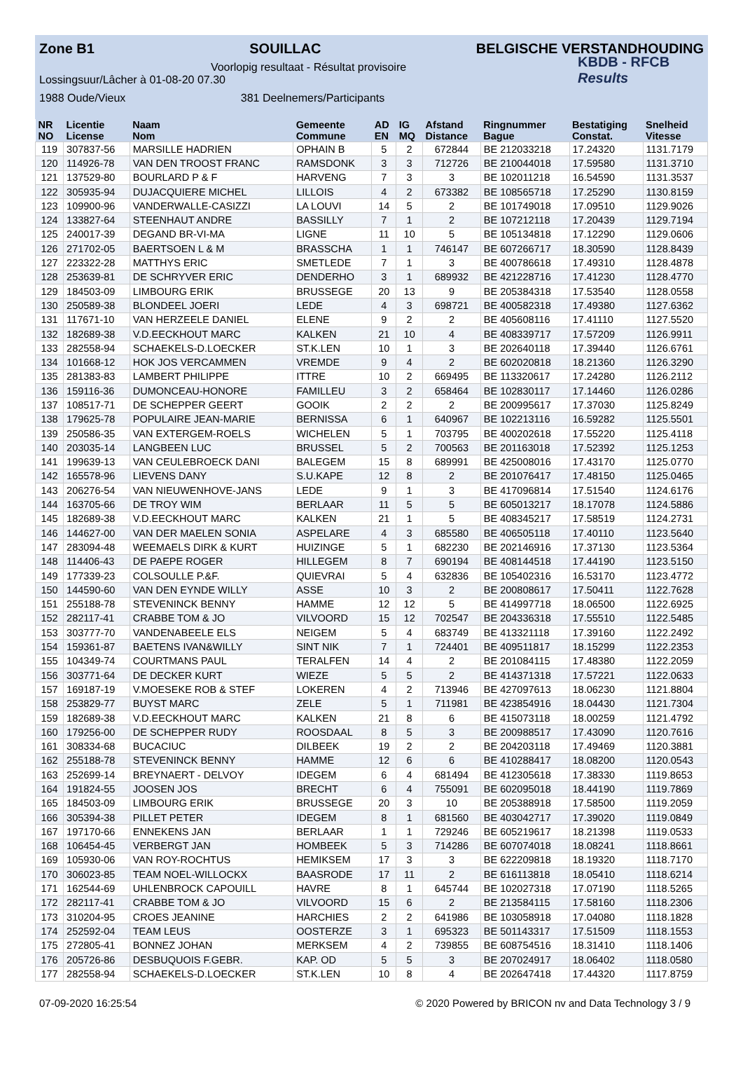Zone B1 SOUILLAC BELGISCHE VERSTANDHOUDING
KBDB - RFCB
Results
Voorlopig resultaat - Résultat provisoire
Lossingsuur/Lâcher à 01-08-20 07.30
1988 Oude/Vieux 381 Deelnemers/Participants
| NR | Licentie | Naam | Gemeente | AD | IG | Afstand | Ringnummer | Bestatiging | Snelheid |
| --- | --- | --- | --- | --- | --- | --- | --- | --- | --- |
| NO | License | Nom | Commune | EN | MQ | Distance | Bague | Constat. | Vitesse |
| 119 | 307837-56 | MARSILLE HADRIEN | OPHAIN B | 5 | 2 | 672844 | BE 212033218 | 17.24320 | 1131.7179 |
| 120 | 114926-78 | VAN DEN TROOST FRANC | RAMSDONK | 3 | 3 | 712726 | BE 210044018 | 17.59580 | 1131.3710 |
| 121 | 137529-80 | BOURLARD P & F | HARVENG | 7 | 3 | 3 | BE 102011218 | 16.54590 | 1131.3537 |
| 122 | 305935-94 | DUJACQUIERE MICHEL | LILLOIS | 4 | 2 | 673382 | BE 108565718 | 17.25290 | 1130.8159 |
| 123 | 109900-96 | VANDERWALLE-CASIZZI | LA LOUVI | 14 | 5 | 2 | BE 101749018 | 17.09510 | 1129.9026 |
| 124 | 133827-64 | STEENHAUT ANDRE | BASSILLY | 7 | 1 | 2 | BE 107212118 | 17.20439 | 1129.7194 |
| 125 | 240017-39 | DEGAND BR-VI-MA | LIGNE | 11 | 10 | 5 | BE 105134818 | 17.12290 | 1129.0606 |
| 126 | 271702-05 | BAERTSOEN L & M | BRASSCHA | 1 | 1 | 746147 | BE 607266717 | 18.30590 | 1128.8439 |
| 127 | 223322-28 | MATTHYS ERIC | SMETLEDE | 7 | 1 | 3 | BE 400786618 | 17.49310 | 1128.4878 |
| 128 | 253639-81 | DE SCHRYVER ERIC | DENDERHO | 3 | 1 | 689932 | BE 421228716 | 17.41230 | 1128.4770 |
| 129 | 184503-09 | LIMBOURG ERIK | BRUSSEGE | 20 | 13 | 9 | BE 205384318 | 17.53540 | 1128.0558 |
| 130 | 250589-38 | BLONDEEL JOERI | LEDE | 4 | 3 | 698721 | BE 400582318 | 17.49380 | 1127.6362 |
| 131 | 117671-10 | VAN HERZEELE DANIEL | ELENE | 9 | 2 | 2 | BE 405608116 | 17.41110 | 1127.5520 |
| 132 | 182689-38 | V.D.EECKHOUT MARC | KALKEN | 21 | 10 | 4 | BE 408339717 | 17.57209 | 1126.9911 |
| 133 | 282558-94 | SCHAEKELS-D.LOECKER | ST.K.LEN | 10 | 1 | 3 | BE 202640118 | 17.39440 | 1126.6761 |
| 134 | 101668-12 | HOK JOS VERCAMMEN | VREMDE | 9 | 4 | 2 | BE 602020818 | 18.21360 | 1126.3290 |
| 135 | 281383-83 | LAMBERT PHILIPPE | ITTRE | 10 | 2 | 669495 | BE 113320617 | 17.24280 | 1126.2112 |
| 136 | 159116-36 | DUMONCEAU-HONORE | FAMILLEU | 3 | 2 | 658464 | BE 102830117 | 17.14460 | 1126.0286 |
| 137 | 108517-71 | DE SCHEPPER GEERT | GOOIK | 2 | 2 | 2 | BE 200995617 | 17.37030 | 1125.8249 |
| 138 | 179625-78 | POPULAIRE JEAN-MARIE | BERNISSA | 6 | 1 | 640967 | BE 102213116 | 16.59282 | 1125.5501 |
| 139 | 250586-35 | VAN EXTERGEM-ROELS | WICHELEN | 5 | 1 | 703795 | BE 400202618 | 17.55220 | 1125.4118 |
| 140 | 203035-14 | LANGBEEN LUC | BRUSSEL | 5 | 2 | 700563 | BE 201163018 | 17.52392 | 1125.1253 |
| 141 | 199639-13 | VAN CEULEBROECK DANI | BALEGEM | 15 | 8 | 689991 | BE 425008016 | 17.43170 | 1125.0770 |
| 142 | 165578-96 | LIEVENS DANY | S.U.KAPE | 12 | 8 | 2 | BE 201076417 | 17.48150 | 1125.0465 |
| 143 | 206276-54 | VAN NIEUWENHOVE-JANS | LEDE | 9 | 1 | 3 | BE 417096814 | 17.51540 | 1124.6176 |
| 144 | 163705-66 | DE TROY WIM | BERLAAR | 11 | 5 | 5 | BE 605013217 | 18.17078 | 1124.5886 |
| 145 | 182689-38 | V.D.EECKHOUT MARC | KALKEN | 21 | 1 | 5 | BE 408345217 | 17.58519 | 1124.2731 |
| 146 | 144627-00 | VAN DER MAELEN SONIA | ASPELARE | 4 | 3 | 685580 | BE 406505118 | 17.40110 | 1123.5640 |
| 147 | 283094-48 | WEEMAELS DIRK & KURT | HUIZINGE | 5 | 1 | 682230 | BE 202146916 | 17.37130 | 1123.5364 |
| 148 | 114406-43 | DE PAEPE ROGER | HILLEGEM | 8 | 7 | 690194 | BE 408144518 | 17.44190 | 1123.5150 |
| 149 | 177339-23 | COLSOULLE P.&F. | QUIEVRAI | 5 | 4 | 632836 | BE 105402316 | 16.53170 | 1123.4772 |
| 150 | 144590-60 | VAN DEN EYNDE WILLY | ASSE | 10 | 3 | 2 | BE 200808617 | 17.50411 | 1122.7628 |
| 151 | 255188-78 | STEVENINCK BENNY | HAMME | 12 | 12 | 5 | BE 414997718 | 18.06500 | 1122.6925 |
| 152 | 282117-41 | CRABBE TOM & JO | VILVOORD | 15 | 12 | 702547 | BE 204336318 | 17.55510 | 1122.5485 |
| 153 | 303777-70 | VANDENABEELE ELS | NEIGEM | 5 | 4 | 683749 | BE 413321118 | 17.39160 | 1122.2492 |
| 154 | 159361-87 | BAETENS IVAN&WILLY | SINT NIK | 7 | 1 | 724401 | BE 409511817 | 18.15299 | 1122.2353 |
| 155 | 104349-74 | COURTMANS PAUL | TERALFEN | 14 | 4 | 2 | BE 201084115 | 17.48380 | 1122.2059 |
| 156 | 303771-64 | DE DECKER KURT | WIEZE | 5 | 5 | 2 | BE 414371318 | 17.57221 | 1122.0633 |
| 157 | 169187-19 | V.MOESEKE ROB & STEF | LOKEREN | 4 | 2 | 713946 | BE 427097613 | 18.06230 | 1121.8804 |
| 158 | 253829-77 | BUYST MARC | ZELE | 5 | 1 | 711981 | BE 423854916 | 18.04430 | 1121.7304 |
| 159 | 182689-38 | V.D.EECKHOUT MARC | KALKEN | 21 | 8 | 6 | BE 415073118 | 18.00259 | 1121.4792 |
| 160 | 179256-00 | DE SCHEPPER RUDY | ROOSDAAL | 8 | 5 | 3 | BE 200988517 | 17.43090 | 1120.7616 |
| 161 | 308334-68 | BUCACIUC | DILBEEK | 19 | 2 | 2 | BE 204203118 | 17.49469 | 1120.3881 |
| 162 | 255188-78 | STEVENINCK BENNY | HAMME | 12 | 6 | 6 | BE 410288417 | 18.08200 | 1120.0543 |
| 163 | 252699-14 | BREYNAERT - DELVOY | IDEGEM | 6 | 4 | 681494 | BE 412305618 | 17.38330 | 1119.8653 |
| 164 | 191824-55 | JOOSEN JOS | BRECHT | 6 | 4 | 755091 | BE 602095018 | 18.44190 | 1119.7869 |
| 165 | 184503-09 | LIMBOURG ERIK | BRUSSEGE | 20 | 3 | 10 | BE 205388918 | 17.58500 | 1119.2059 |
| 166 | 305394-38 | PILLET PETER | IDEGEM | 8 | 1 | 681560 | BE 403042717 | 17.39020 | 1119.0849 |
| 167 | 197170-66 | ENNEKENS JAN | BERLAAR | 1 | 1 | 729246 | BE 605219617 | 18.21398 | 1119.0533 |
| 168 | 106454-45 | VERBERGT JAN | HOMBEEK | 5 | 3 | 714286 | BE 607074018 | 18.08241 | 1118.8661 |
| 169 | 105930-06 | VAN ROY-ROCHTUS | HEMIKSEM | 17 | 3 | 3 | BE 622209818 | 18.19320 | 1118.7170 |
| 170 | 306023-85 | TEAM NOEL-WILLOCKX | BAASRODE | 17 | 11 | 2 | BE 616113818 | 18.05410 | 1118.6214 |
| 171 | 162544-69 | UHLENBROCK CAPOUILL | HAVRE | 8 | 1 | 645744 | BE 102027318 | 17.07190 | 1118.5265 |
| 172 | 282117-41 | CRABBE TOM & JO | VILVOORD | 15 | 6 | 2 | BE 213584115 | 17.58160 | 1118.2306 |
| 173 | 310204-95 | CROES JEANINE | HARCHIES | 2 | 2 | 641986 | BE 103058918 | 17.04080 | 1118.1828 |
| 174 | 252592-04 | TEAM LEUS | OOSTERZE | 3 | 1 | 695323 | BE 501143317 | 17.51509 | 1118.1553 |
| 175 | 272805-41 | BONNEZ JOHAN | MERKSEM | 4 | 2 | 739855 | BE 608754516 | 18.31410 | 1118.1406 |
| 176 | 205726-86 | DESBUQUOIS F.GEBR. | KAP. OD | 5 | 5 | 3 | BE 207024917 | 18.06402 | 1118.0580 |
| 177 | 282558-94 | SCHAEKELS-D.LOECKER | ST.K.LEN | 10 | 8 | 4 | BE 202647418 | 17.44320 | 1117.8759 |
07-09-2020 16:25:54 © 2020 Powered by BRICON nv and Data Technology 3 / 9